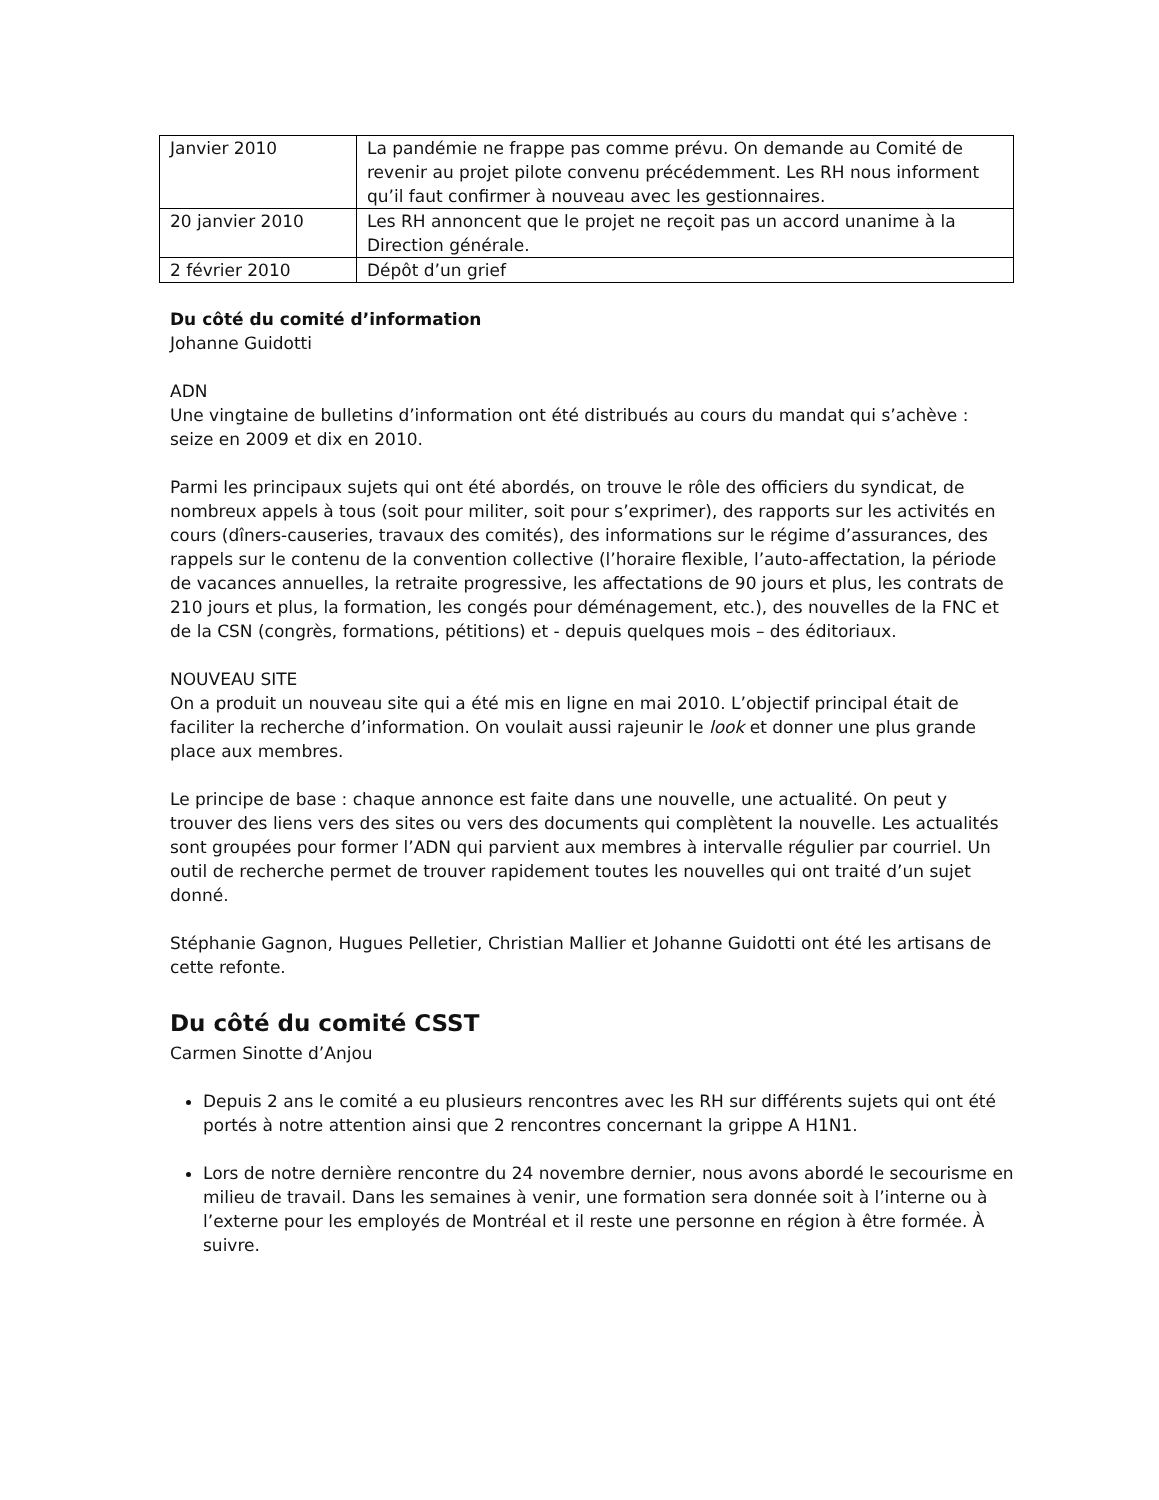| Janvier 2010 | La pandémie ne frappe pas comme prévu. On demande au Comité de revenir au projet pilote convenu précédemment. Les RH nous informent qu’il faut confirmer à nouveau avec les gestionnaires. |
| 20 janvier 2010 | Les RH annoncent que le projet ne reçoit pas un accord unanime à la Direction générale. |
| 2 février 2010 | Dépôt d’un grief |
Du côté du comité d’information
Johanne Guidotti
ADN
Une vingtaine de bulletins d’information ont été distribués au cours du mandat qui s’achève : seize en 2009 et dix en 2010.
Parmi les principaux sujets qui ont été abordés, on trouve le rôle des officiers du syndicat, de nombreux appels à tous (soit pour militer, soit pour s’exprimer), des rapports sur les activités en cours (dîners-causeries, travaux des comités), des informations sur le régime d’assurances, des rappels sur le contenu de la convention collective (l’horaire flexible, l’auto-affectation, la période de vacances annuelles, la retraite progressive, les affectations de 90 jours et plus, les contrats de 210 jours et plus, la formation, les congés pour déménagement, etc.), des nouvelles de la FNC et de la CSN (congrès, formations, pétitions) et - depuis quelques mois – des éditoriaux.
NOUVEAU SITE
On a produit un nouveau site qui a été mis en ligne en mai 2010. L’objectif principal était de faciliter la recherche d’information. On voulait aussi rajeunir le look et donner une plus grande place aux membres.
Le principe de base : chaque annonce est faite dans une nouvelle, une actualité. On peut y trouver des liens vers des sites ou vers des documents qui complètent la nouvelle. Les actualités sont groupées pour former l’ADN qui parvient aux membres à intervalle régulier par courriel. Un outil de recherche permet de trouver rapidement toutes les nouvelles qui ont traité d’un sujet donné.
Stéphanie Gagnon, Hugues Pelletier, Christian Mallier et Johanne Guidotti ont été les artisans de cette refonte.
Du côté du comité CSST
Carmen Sinotte d’Anjou
Depuis 2 ans le comité a eu plusieurs rencontres avec les RH sur différents sujets qui ont été portés à notre attention ainsi que 2 rencontres concernant la grippe A H1N1.
Lors de notre dernière rencontre du 24 novembre dernier, nous avons abordé le secourisme en milieu de travail. Dans les semaines à venir, une formation sera donnée soit à l’interne ou à l’externe pour les employés de Montréal et il reste une personne en région à être formée. À suivre.